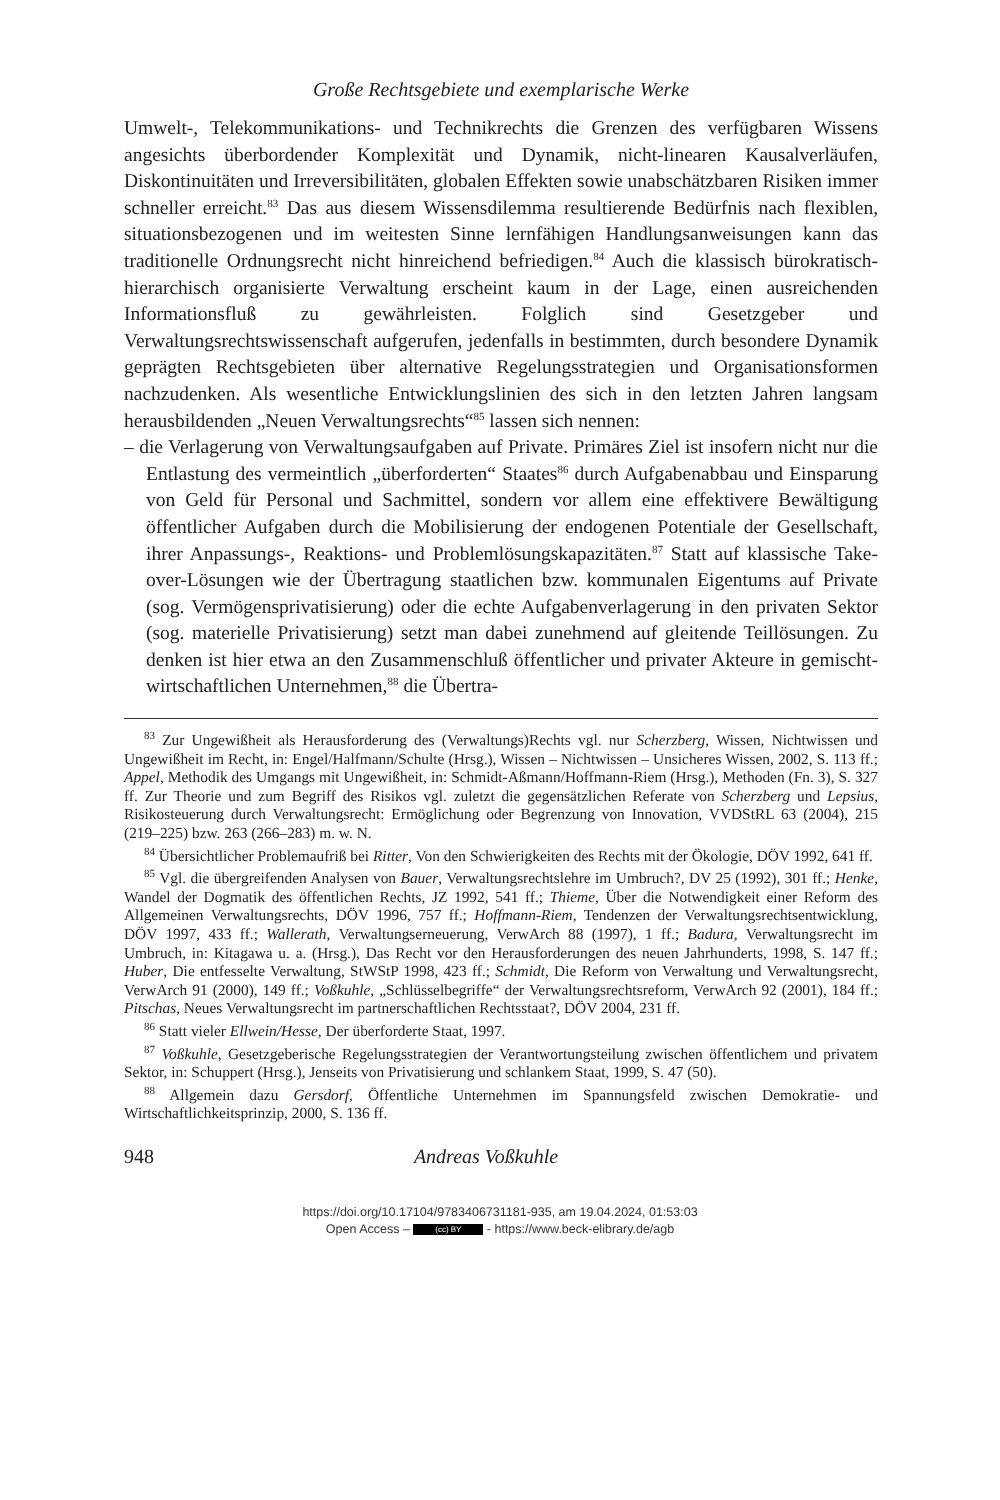Große Rechtsgebiete und exemplarische Werke
Umwelt-, Telekommunikations- und Technikrechts die Grenzen des verfügbaren Wissens angesichts überbordender Komplexität und Dynamik, nicht-linearen Kausalverläufen, Diskontinuitäten und Irreversibilitäten, globalen Effekten sowie unabschätzbaren Risiken immer schneller erreicht.<sup>83</sup> Das aus diesem Wissensdilemma resultierende Bedürfnis nach flexiblen, situationsbezogenen und im weitesten Sinne lernfähigen Handlungsanweisungen kann das traditionelle Ordnungsrecht nicht hinreichend befriedigen.<sup>84</sup> Auch die klassisch bürokratisch-hierarchisch organisierte Verwaltung erscheint kaum in der Lage, einen ausreichenden Informationsfluß zu gewährleisten. Folglich sind Gesetzgeber und Verwaltungsrechtswissenschaft aufgerufen, jedenfalls in bestimmten, durch besondere Dynamik geprägten Rechtsgebieten über alternative Regelungsstrategien und Organisationsformen nachzudenken. Als wesentliche Entwicklungslinien des sich in den letzten Jahren langsam herausbildenden „Neuen Verwaltungsrechts“<sup>85</sup> lassen sich nennen:
– die Verlagerung von Verwaltungsaufgaben auf Private. Primäres Ziel ist insofern nicht nur die Entlastung des vermeintlich „überforderten“ Staates<sup>86</sup> durch Aufgabenabbau und Einsparung von Geld für Personal und Sachmittel, sondern vor allem eine effektivere Bewältigung öffentlicher Aufgaben durch die Mobilisierung der endogenen Potentiale der Gesellschaft, ihrer Anpassungs-, Reaktions- und Problemlösungskapazitäten.<sup>87</sup> Statt auf klassische Take-over-Lösungen wie der Übertragung staatlichen bzw. kommunalen Eigentums auf Private (sog. Vermögensprivatisierung) oder die echte Aufgabenverlagerung in den privaten Sektor (sog. materielle Privatisierung) setzt man dabei zunehmend auf gleitende Teillösungen. Zu denken ist hier etwa an den Zusammenschluß öffentlicher und privater Akteure in gemischt-wirtschaftlichen Unternehmen,<sup>88</sup> die Übertra-
<sup>83</sup> Zur Ungewißheit als Herausforderung des (Verwaltungs)Rechts vgl. nur Scherzberg, Wissen, Nichtwissen und Ungewißheit im Recht, in: Engel/Halfmann/Schulte (Hrsg.), Wissen – Nichtwissen – Unsicheres Wissen, 2002, S. 113 ff.; Appel, Methodik des Umgangs mit Ungewißheit, in: Schmidt-Aßmann/Hoffmann-Riem (Hrsg.), Methoden (Fn. 3), S. 327 ff. Zur Theorie und zum Begriff des Risikos vgl. zuletzt die gegensätzlichen Referate von Scherzberg und Lepsius, Risikosteuerung durch Verwaltungsrecht: Ermöglichung oder Begrenzung von Innovation, VVDStRL 63 (2004), 215 (219–225) bzw. 263 (266–283) m. w. N.
<sup>84</sup> Übersichtlicher Problemaufriß bei Ritter, Von den Schwierigkeiten des Rechts mit der Ökologie, DÖV 1992, 641 ff.
<sup>85</sup> Vgl. die übergreifenden Analysen von Bauer, Verwaltungsrechtslehre im Umbruch?, DV 25 (1992), 301 ff.; Henke, Wandel der Dogmatik des öffentlichen Rechts, JZ 1992, 541 ff.; Thieme, Über die Notwendigkeit einer Reform des Allgemeinen Verwaltungsrechts, DÖV 1996, 757 ff.; Hoffmann-Riem, Tendenzen der Verwaltungsrechtsentwicklung, DÖV 1997, 433 ff.; Wallerath, Verwaltungserneuerung, VerwArch 88 (1997), 1 ff.; Badura, Verwaltungsrecht im Umbruch, in: Kitagawa u. a. (Hrsg.), Das Recht vor den Herausforderungen des neuen Jahrhunderts, 1998, S. 147 ff.; Huber, Die entfesselte Verwaltung, StWStP 1998, 423 ff.; Schmidt, Die Reform von Verwaltung und Verwaltungsrecht, VerwArch 91 (2000), 149 ff.; Voßkuhle, „Schlüsselbegriffe“ der Verwaltungsrechtsreform, VerwArch 92 (2001), 184 ff.; Pitschas, Neues Verwaltungsrecht im partnerschaftlichen Rechtsstaat?, DÖV 2004, 231 ff.
<sup>86</sup> Statt vieler Ellwein/Hesse, Der überforderte Staat, 1997.
<sup>87</sup> Voßkuhle, Gesetzgeberische Regelungsstrategien der Verantwortungsteilung zwischen öffentlichem und privatem Sektor, in: Schuppert (Hrsg.), Jenseits von Privatisierung und schlankem Staat, 1999, S. 47 (50).
<sup>88</sup> Allgemein dazu Gersdorf, Öffentliche Unternehmen im Spannungsfeld zwischen Demokratie- und Wirtschaftlichkeitsprinzip, 2000, S. 136 ff.
948 Andreas Voßkuhle
https://doi.org/10.17104/9783406731181-935, am 19.04.2024, 01:53:03
Open Access – (cc) BY - https://www.beck-elibrary.de/agb